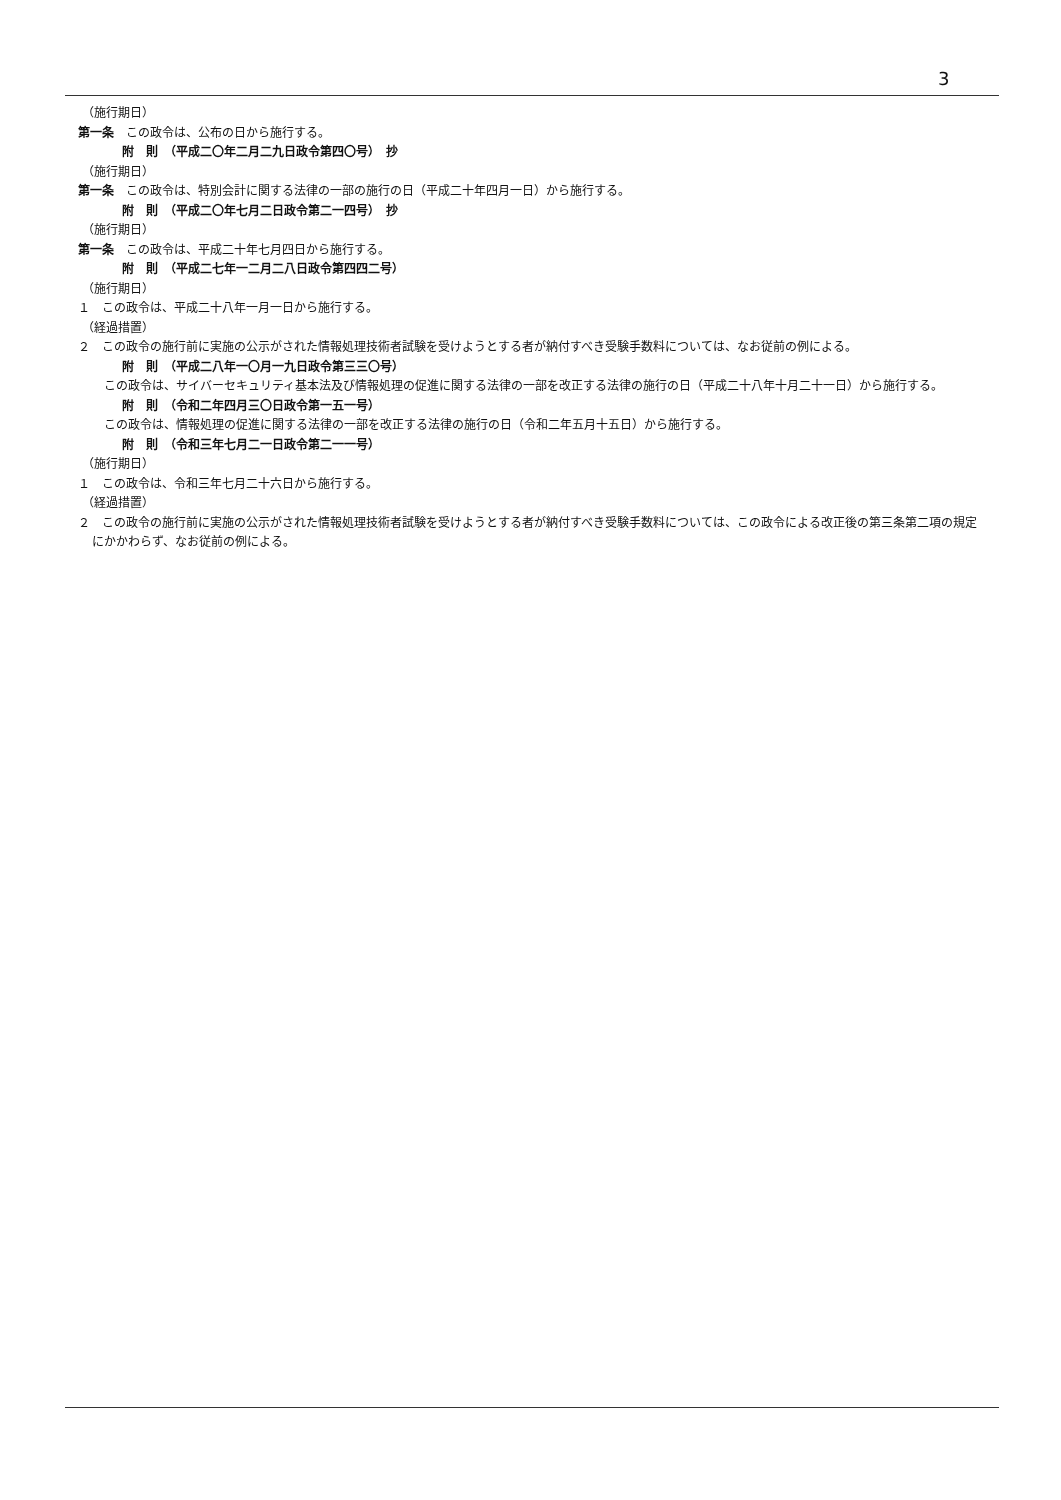3
（施行期日）
第一条　この政令は、公布の日から施行する。
附　則　（平成二〇年二月二九日政令第四〇号）　抄
（施行期日）
第一条　この政令は、特別会計に関する法律の一部の施行の日（平成二十年四月一日）から施行する。
附　則　（平成二〇年七月二日政令第二一四号）　抄
（施行期日）
第一条　この政令は、平成二十年七月四日から施行する。
附　則　（平成二七年一二月二八日政令第四四二号）
（施行期日）
１　この政令は、平成二十八年一月一日から施行する。
（経過措置）
２　この政令の施行前に実施の公示がされた情報処理技術者試験を受けようとする者が納付すべき受験手数料については、なお従前の例による。
附　則　（平成二八年一〇月一九日政令第三三〇号）
この政令は、サイバーセキュリティ基本法及び情報処理の促進に関する法律の一部を改正する法律の施行の日（平成二十八年十月二十一日）から施行する。
附　則　（令和二年四月三〇日政令第一五一号）
この政令は、情報処理の促進に関する法律の一部を改正する法律の施行の日（令和二年五月十五日）から施行する。
附　則　（令和三年七月二一日政令第二一一号）
（施行期日）
１　この政令は、令和三年七月二十六日から施行する。
（経過措置）
２　この政令の施行前に実施の公示がされた情報処理技術者試験を受けようとする者が納付すべき受験手数料については、この政令による改正後の第三条第二項の規定にかかわらず、なお従前の例による。